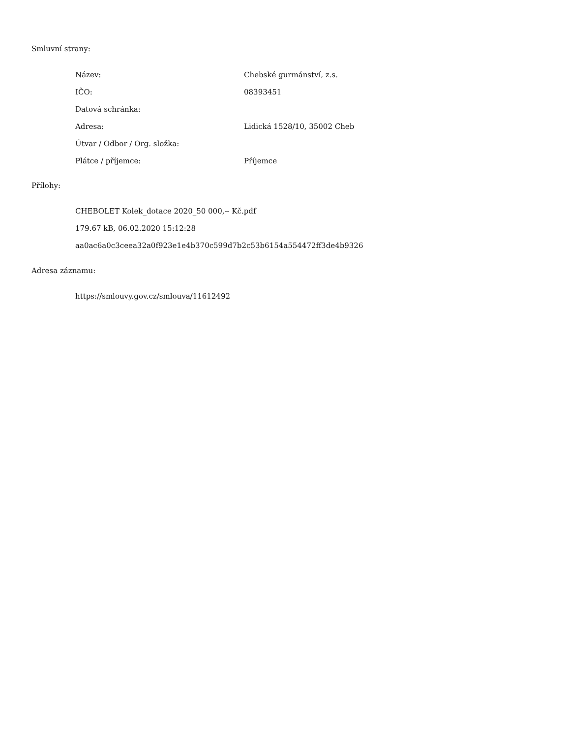Smluvní strany:
| Název: | Chebské gurmánství, z.s. |
| IČO: | 08393451 |
| Datová schránka: | |
| Adresa: | Lidická 1528/10, 35002 Cheb |
| Útvar / Odbor / Org. složka: | |
| Plátce / příjemce: | Příjemce |
Přílohy:
CHEBOLET Kolek_dotace 2020_50 000,-- Kč.pdf
179.67 kB, 06.02.2020 15:12:28
aa0ac6a0c3ceea32a0f923e1e4b370c599d7b2c53b6154a554472ff3de4b9326
Adresa záznamu:
https://smlouvy.gov.cz/smlouva/11612492